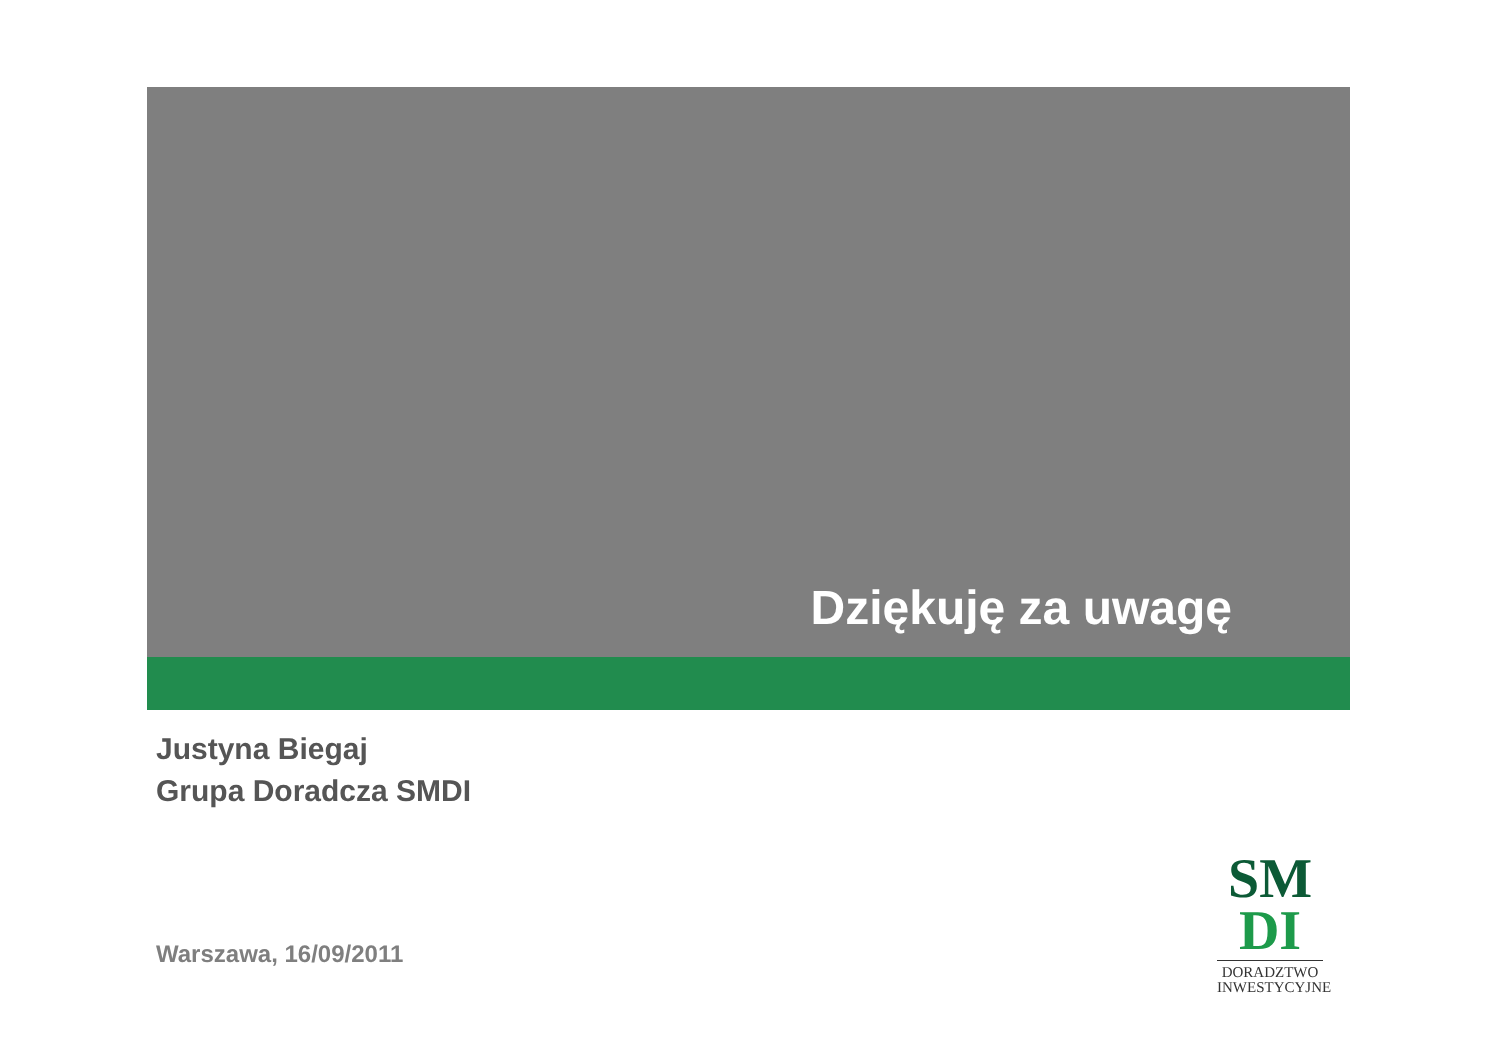Dziękuję za uwagę
Justyna Biegaj
Grupa Doradcza SMDI
Warszawa, 16/09/2011
SM
DI
DORADZTWO
INWESTYCYJNE